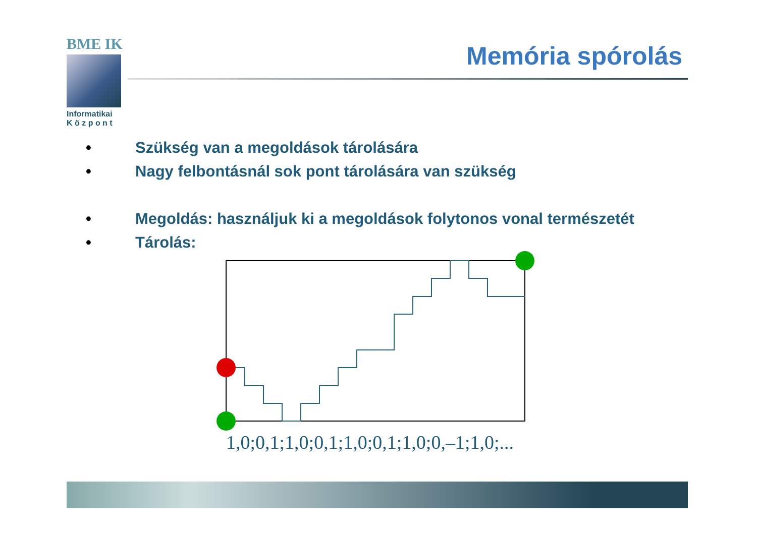BME IK
Informatikai
K ö z p o n t
Memória spórolás
• Szükség van a megoldások tárolására
• Nagy felbontásnál sok pont tárolására van szükség
• Megoldás: használjuk ki a megoldások folytonos vonal természetét
• Tárolás:
1,0;0,1;1,0;0,1;1,0;0,1;1,0;0,–1;1,0;...